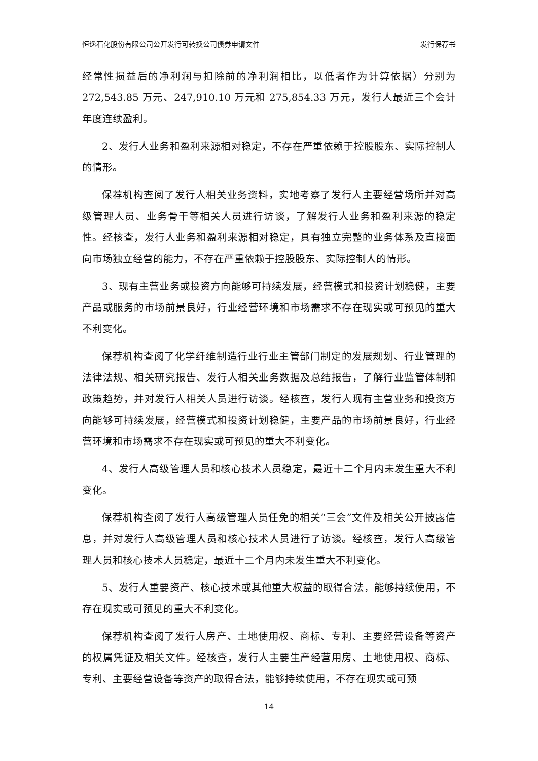恒逸石化股份有限公司公开发行可转换公司债券申请文件 发行保荐书
经常性损益后的净利润与扣除前的净利润相比，以低者作为计算依据）分别为272,543.85 万元、247,910.10 万元和 275,854.33 万元，发行人最近三个会计年度连续盈利。
2、发行人业务和盈利来源相对稳定，不存在严重依赖于控股股东、实际控制人的情形。
保荐机构查阅了发行人相关业务资料，实地考察了发行人主要经营场所并对高级管理人员、业务骨干等相关人员进行访谈，了解发行人业务和盈利来源的稳定性。经核查，发行人业务和盈利来源相对稳定，具有独立完整的业务体系及直接面向市场独立经营的能力，不存在严重依赖于控股股东、实际控制人的情形。
3、现有主营业务或投资方向能够可持续发展，经营模式和投资计划稳健，主要产品或服务的市场前景良好，行业经营环境和市场需求不存在现实或可预见的重大不利变化。
保荐机构查阅了化学纤维制造行业行业主管部门制定的发展规划、行业管理的法律法规、相关研究报告、发行人相关业务数据及总结报告，了解行业监管体制和政策趋势，并对发行人相关人员进行访谈。经核查，发行人现有主营业务和投资方向能够可持续发展，经营模式和投资计划稳健，主要产品的市场前景良好，行业经营环境和市场需求不存在现实或可预见的重大不利变化。
4、发行人高级管理人员和核心技术人员稳定，最近十二个月内未发生重大不利变化。
保荐机构查阅了发行人高级管理人员任免的相关“三会”文件及相关公开披露信息，并对发行人高级管理人员和核心技术人员进行了访谈。经核查，发行人高级管理人员和核心技术人员稳定，最近十二个月内未发生重大不利变化。
5、发行人重要资产、核心技术或其他重大权益的取得合法，能够持续使用，不存在现实或可预见的重大不利变化。
保荐机构查阅了发行人房产、土地使用权、商标、专利、主要经营设备等资产的权属凭证及相关文件。经核查，发行人主要生产经营用房、土地使用权、商标、专利、主要经营设备等资产的取得合法，能够持续使用，不存在现实或可预
14